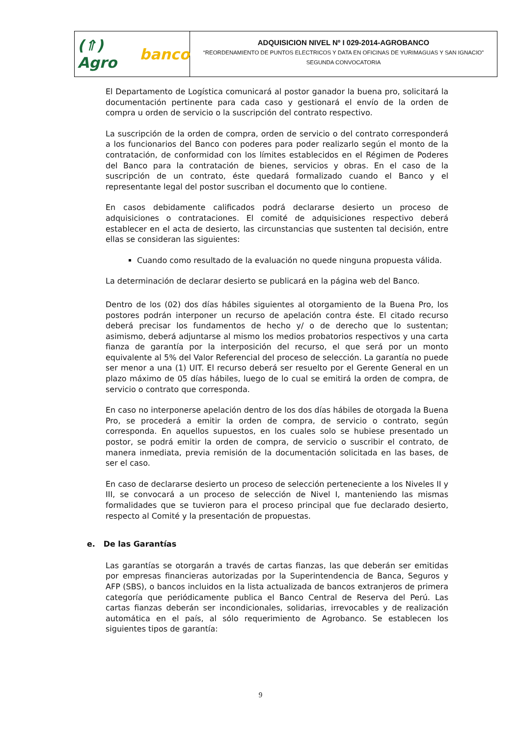(⇑) Agro banco
ADQUISICION NIVEL Nº I 029-2014-AGROBANCO
“REORDENAMIENTO DE PUNTOS ELECTRICOS Y DATA EN OFICINAS DE YURIMAGUAS Y SAN IGNACIO”
SEGUNDA CONVOCATORIA
El Departamento de Logística comunicará al postor ganador la buena pro, solicitará la documentación pertinente para cada caso y gestionará el envío de la orden de compra u orden de servicio o la suscripción del contrato respectivo.
La suscripción de la orden de compra, orden de servicio o del contrato corresponderá a los funcionarios del Banco con poderes para poder realizarlo según el monto de la contratación, de conformidad con los límites establecidos en el Régimen de Poderes del Banco para la contratación de bienes, servicios y obras. En el caso de la suscripción de un contrato, éste quedará formalizado cuando el Banco y el representante legal del postor suscriban el documento que lo contiene.
En casos debidamente calificados podrá declararse desierto un proceso de adquisiciones o contrataciones. El comité de adquisiciones respectivo deberá establecer en el acta de desierto, las circunstancias que sustenten tal decisión, entre ellas se consideran las siguientes:
Cuando como resultado de la evaluación no quede ninguna propuesta válida.
La determinación de declarar desierto se publicará en la página web del Banco.
Dentro de los (02) dos días hábiles siguientes al otorgamiento de la Buena Pro, los postores podrán interponer un recurso de apelación contra éste. El citado recurso deberá precisar los fundamentos de hecho y/ o de derecho que lo sustentan; asimismo, deberá adjuntarse al mismo los medios probatorios respectivos y una carta fianza de garantía por la interposición del recurso, el que será por un monto equivalente al 5% del Valor Referencial del proceso de selección. La garantía no puede ser menor a una (1) UIT. El recurso deberá ser resuelto por el Gerente General en un plazo máximo de 05 días hábiles, luego de lo cual se emitirá la orden de compra, de servicio o contrato que corresponda.
En caso no interponerse apelación dentro de los dos días hábiles de otorgada la Buena Pro, se procederá a emitir la orden de compra, de servicio o contrato, según corresponda. En aquellos supuestos, en los cuales solo se hubiese presentado un postor, se podrá emitir la orden de compra, de servicio o suscribir el contrato, de manera inmediata, previa remisión de la documentación solicitada en las bases, de ser el caso.
En caso de declararse desierto un proceso de selección perteneciente a los Niveles II y III, se convocará a un proceso de selección de Nivel I, manteniendo las mismas formalidades que se tuvieron para el proceso principal que fue declarado desierto, respecto al Comité y la presentación de propuestas.
e. De las Garantías
Las garantías se otorgarán a través de cartas fianzas, las que deberán ser emitidas por empresas financieras autorizadas por la Superintendencia de Banca, Seguros y AFP (SBS), o bancos incluidos en la lista actualizada de bancos extranjeros de primera categoría que periódicamente publica el Banco Central de Reserva del Perú. Las cartas fianzas deberán ser incondicionales, solidarias, irrevocables y de realización automática en el país, al sólo requerimiento de Agrobanco. Se establecen los siguientes tipos de garantía:
9